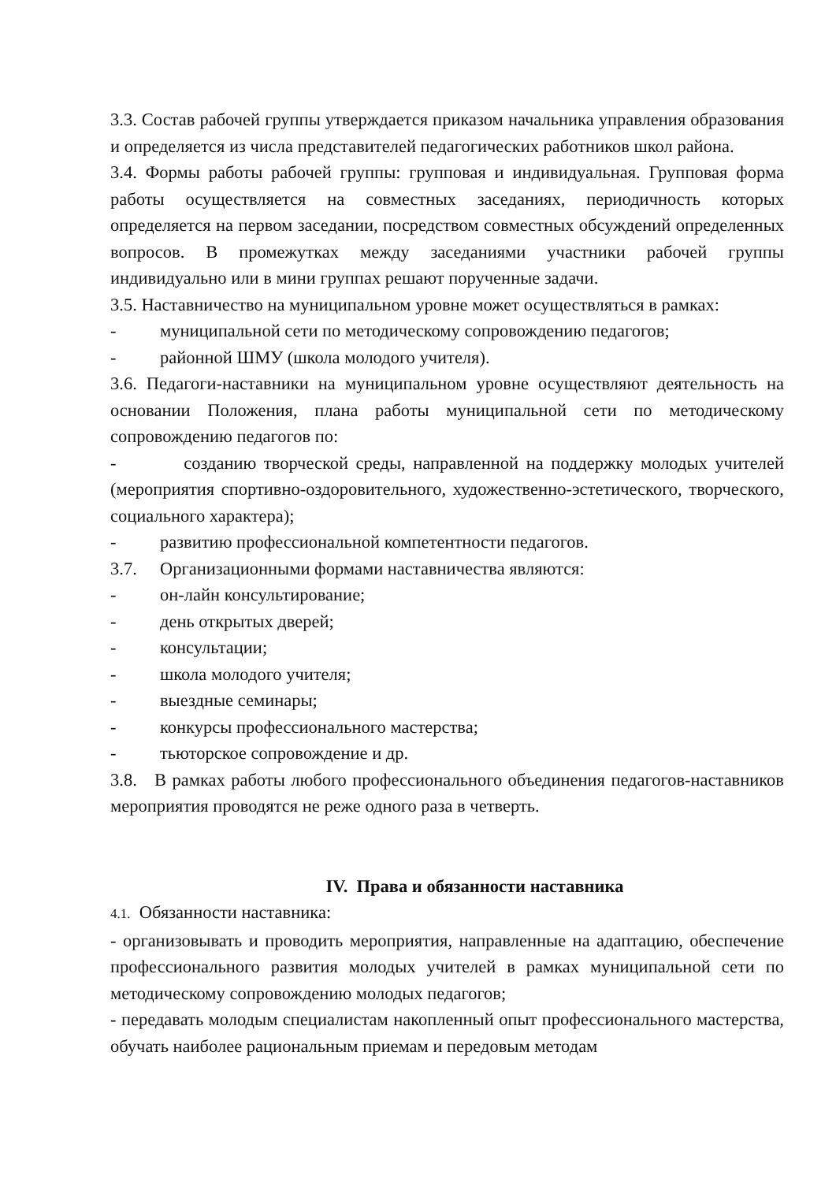3.3. Состав рабочей группы утверждается приказом начальника управления образования и определяется из числа представителей педагогических работников школ района.
3.4. Формы работы рабочей группы: групповая и индивидуальная. Групповая форма работы осуществляется на совместных заседаниях, периодичность которых определяется на первом заседании, посредством совместных обсуждений определенных вопросов. В промежутках между заседаниями участники рабочей группы индивидуально или в мини группах решают порученные задачи.
3.5. Наставничество на муниципальном уровне может осуществляться в рамках:
- муниципальной сети по методическому сопровождению педагогов;
- районной ШМУ (школа молодого учителя).
3.6. Педагоги-наставники на муниципальном уровне осуществляют деятельность на основании Положения, плана работы муниципальной сети по методическому сопровождению педагогов по:
- созданию творческой среды, направленной на поддержку молодых учителей (мероприятия спортивно-оздоровительного, художественно-эстетического, творческого, социального характера);
- развитию профессиональной компетентности педагогов.
3.7. Организационными формами наставничества являются:
- он-лайн консультирование;
- день открытых дверей;
- консультации;
- школа молодого учителя;
- выездные семинары;
- конкурсы профессионального мастерства;
- тьюторское сопровождение и др.
3.8. В рамках работы любого профессионального объединения педагогов-наставников мероприятия проводятся не реже одного раза в четверть.
IV. Права и обязанности наставника
4.1. Обязанности наставника:
- организовывать и проводить мероприятия, направленные на адаптацию, обеспечение профессионального развития молодых учителей в рамках муниципальной сети по методическому сопровождению молодых педагогов;
- передавать молодым специалистам накопленный опыт профессионального мастерства, обучать наиболее рациональным приемам и передовым методам